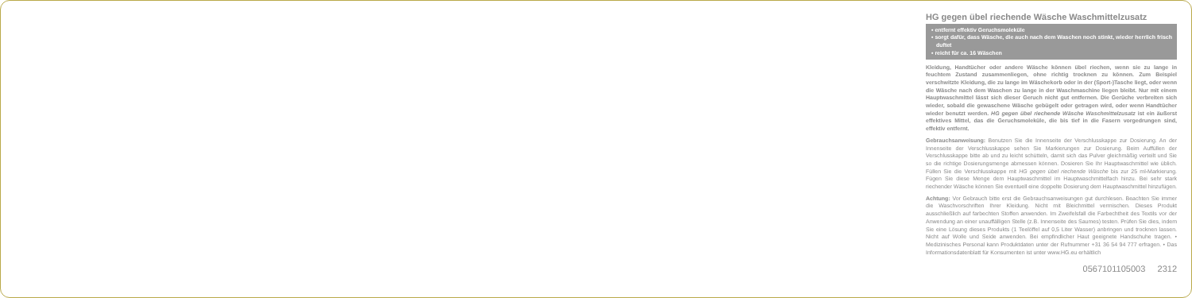HG gegen übel riechende Wäsche Waschmittelzusatz
• entfernt effektiv Geruchsmoleküle
• sorgt dafür, dass Wäsche, die auch nach dem Waschen noch stinkt, wieder herrlich frisch duftet
• reicht für ca. 16 Wäschen
Kleidung, Handtücher oder andere Wäsche können übel riechen, wenn sie zu lange in feuchtem Zustand zusammenliegen, ohne richtig trocknen zu können. Zum Beispiel verschwitzte Kleidung, die zu lange im Wäschekorb oder in der (Sport-)Tasche liegt, oder wenn die Wäsche nach dem Waschen zu lange in der Waschmaschine liegen bleibt. Nur mit einem Hauptwaschmittel lässt sich dieser Geruch nicht gut entfernen. Die Gerüche verbreiten sich wieder, sobald die gewaschene Wäsche gebügelt oder getragen wird, oder wenn Handtücher wieder benutzt werden. HG gegen übel riechende Wäsche Waschmittelzusatz ist ein äußerst effektives Mittel, das die Geruchsmoleküle, die bis tief in die Fasern vorgedrungen sind, effektiv entfernt.
Gebrauchsanweisung: Benutzen Sie die Innenseite der Verschlusskappe zur Dosierung. An der Innenseite der Verschlusskappe sehen Sie Markierungen zur Dosierung. Beim Auffüllen der Verschlusskappe bitte ab und zu leicht schütteln, damit sich das Pulver gleichmäßig verteilt und Sie so die richtige Dosierungsmenge abmessen können. Dosieren Sie Ihr Hauptwaschmittel wie üblich. Füllen Sie die Verschlusskappe mit HG gegen übel riechende Wäsche bis zur 25 ml-Markierung. Fügen Sie diese Menge dem Hauptwaschmittel im Hauptwaschmittelfach hinzu. Bei sehr stark riechender Wäsche können Sie eventuell eine doppelte Dosierung dem Hauptwaschmittel hinzufügen.
Achtung: Vor Gebrauch bitte erst die Gebrauchsanweisungen gut durchlesen. Beachten Sie immer die Waschvorschriften Ihrer Kleidung. Nicht mit Bleichmittel vermischen. Dieses Produkt ausschließlich auf farbechten Stoffen anwenden. Im Zweifelsfall die Farbechtheit des Textils vor der Anwendung an einer unauffälligen Stelle (z.B. Innenseite des Saumes) testen. Prüfen Sie dies, indem Sie eine Lösung dieses Produkts (1 Teelöffel auf 0,5 Liter Wasser) anbringen und trocknen lassen. Nicht auf Wolle und Seide anwenden. Bei empfindlicher Haut geeignete Handschuhe tragen. • Medizinisches Personal kann Produktdaten unter der Rufnummer +31 36 54 94 777 erfragen. • Das Informationsdatenblatt für Konsumenten ist unter www.HG.eu erhältlich
0567101105003 2312